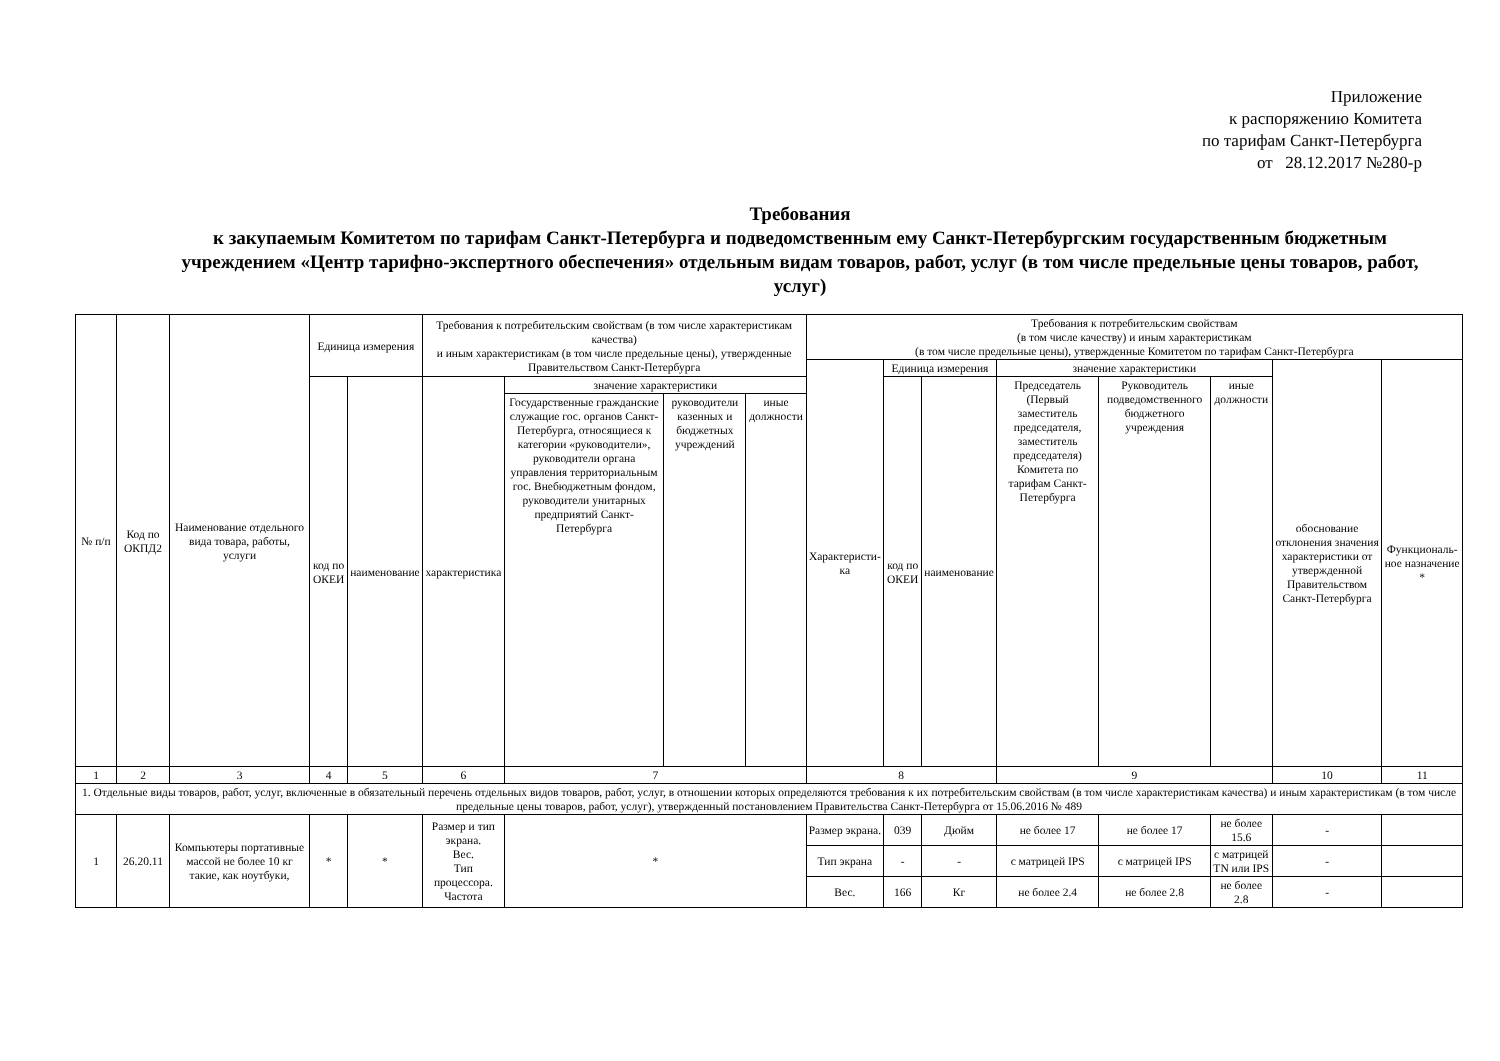Приложение
к распоряжению Комитета
по тарифам Санкт-Петербурга
от 28.12.2017 №280-р
Требования
к закупаемым Комитетом по тарифам Санкт-Петербурга и подведомственным ему Санкт-Петербургским государственным бюджетным учреждением «Центр тарифно-экспертного обеспечения» отдельным видам товаров, работ, услуг (в том числе предельные цены товаров, работ, услуг)
| № п/п | Код по ОКПД2 | Наименование отдельного вида товара, работы, услуги | Единица измерения | | Требования к потребительским свойствам (в том числе характеристикам качества) и иным характеристикам (в том числе предельные цены), утвержденные Правительством Санкт-Петербурга | | | | Требования к потребительским свойствам (в том числе качеству) и иным характеристикам (в том числе предельные цены), утвержденные Комитетом по тарифам Санкт-Петербурга | | | | | | | |
| --- | --- | --- | --- | --- | --- | --- | --- | --- | --- | --- | --- | --- | --- | --- | --- | --- |
| | | | | | | | | | Характеристи-ка | Единица измерения | | значение характеристики | | | обоснование отклонения значения характеристики от утвержденной Правительством Санкт-Петербурга | Функциональ-ное назначение * |
| | | | код по ОКЕИ | наименование | характеристика | значение характеристики | | | | код по ОКЕИ | наименование | Председатель (Первый заместитель председателя, заместитель председателя) Комитета по тарифам Санкт-Петербурга | Руководитель подведомственного бюджетного учреждения | иные должности | | |
| | | | | | | Государственные гражданские служащие гос. органов Санкт-Петербурга, относящиеся к категории «руководители», руководители органа управления территориальным гос. Внебюджетным фондом, руководители унитарных предприятий Санкт-Петербурга | руководители казенных и бюджетных учреждений | иные должности | | | | | | | | |
| 1 | 2 | 3 | 4 | 5 | 6 | 7 | | | 8 | | | 9 | | | 10 | 11 |
| 1. Отдельные виды товаров, работ, услуг, включенные в обязательный перечень отдельных видов товаров, работ, услуг, в отношении которых определяются требования к их потребительским свойствам (в том числе характеристикам качества) и иным характеристикам (в том числе предельные цены товаров, работ, услуг), утвержденный постановлением Правительства Санкт-Петербурга от 15.06.2016 № 489 | | | | | | | | | | | | | | | | |
| 1 | 26.20.11 | Компьютеры портативные массой не более 10 кг такие, как ноутбуки, | * | * | Размер и тип экрана. Вес. Тип процессора. Частота | * | | | Размер экрана. | 039 | Дюйм | не более 17 | не более 17 | не более 15.6 | - | |
| | | | | | | | | | Тип экрана | - | - | с матрицей IPS | с матрицей IPS | с матрицей TN или IPS | - | |
| | | | | | | | | | Вес. | 166 | Кг | не более 2.4 | не более 2.8 | не более 2.8 | - | |